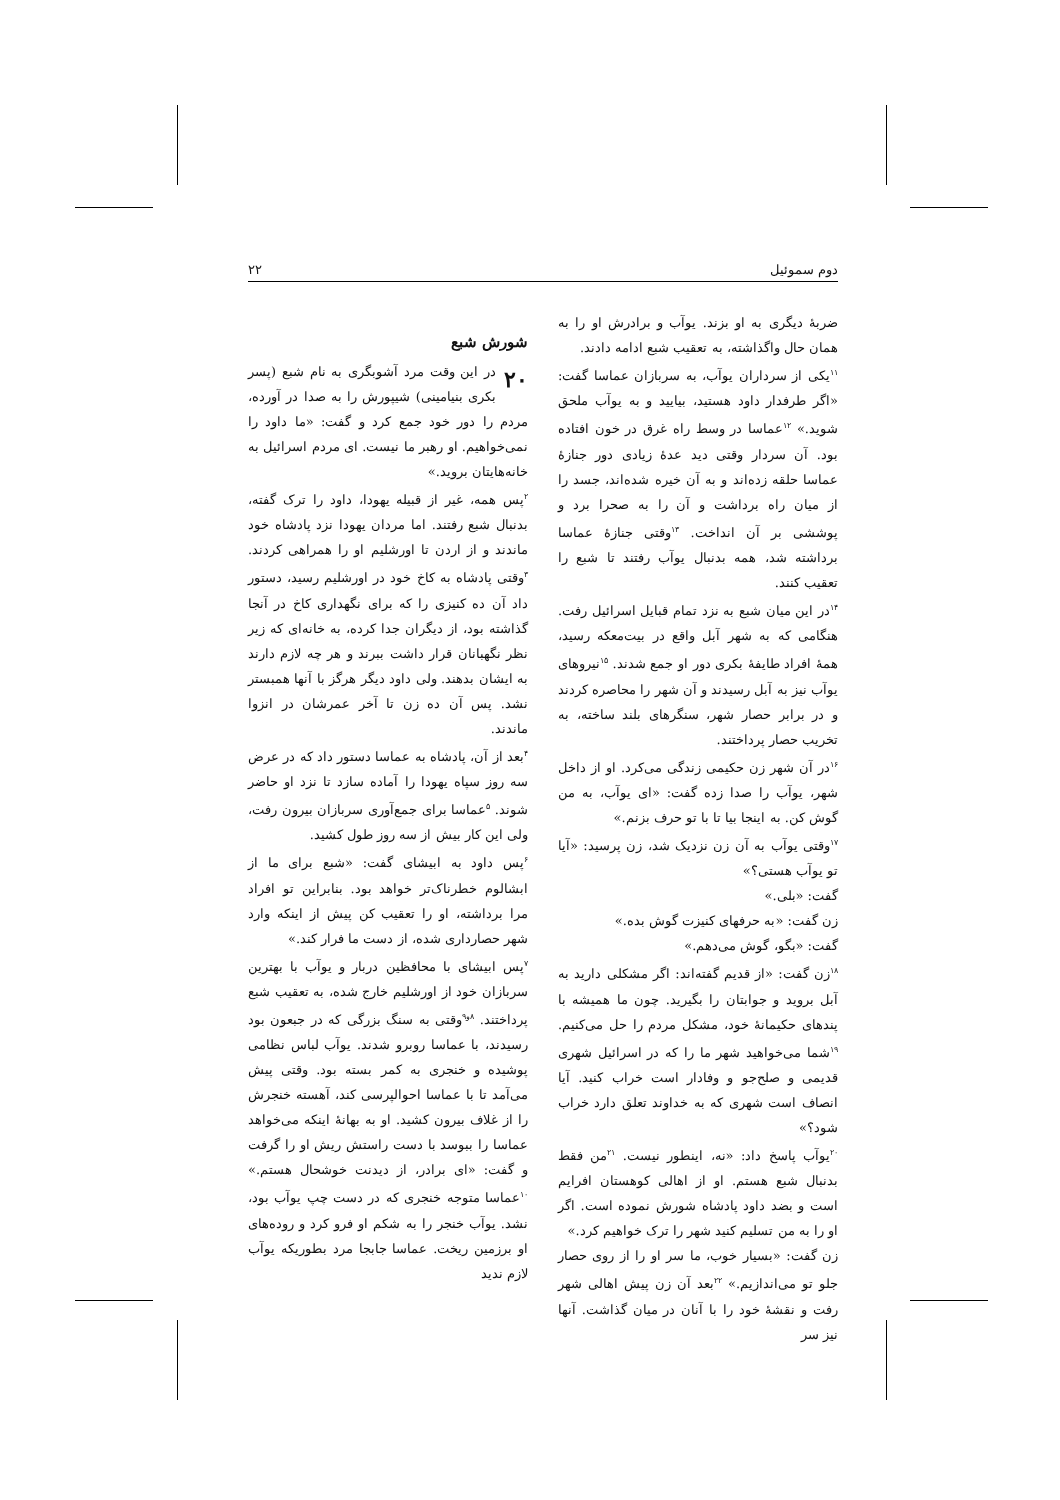دوم سموئیل ۲۲
شورش شبع
۲۰ در این وقت مرد آشوبگری به نام شبع (پسر بکری بنیامینی) شیپورش را به صدا در آورده، مردم را دور خود جمع کرد و گفت: «ما داود را نمی‌خواهیم. او رهبر ما نیست. ای مردم اسرائیل به خانه‌هایتان بروید.»
<sup>۲</sup> پس همه، غیر از قبیله یهودا، داود را ترک گفته، بدنبال شبع رفتند. اما مردان یهودا نزد پادشاه خود ماندند و از اردن تا اورشلیم او را همراهی کردند. <sup>۳</sup>وقتی پادشاه به کاخ خود در اورشلیم رسید، دستور داد آن ده کنیزی را که برای نگهداری کاخ در آنجا گذاشته بود، از دیگران جدا کرده، به خانه‌ای که زیر نظر نگهبانان قرار داشت ببرند و هر چه لازم دارند به ایشان بدهند. ولی داود دیگر هرگز با آنها همبستر نشد. پس آن ده زن تا آخر عمرشان در انزوا ماندند.
<sup>۴</sup> بعد از آن، پادشاه به عماسا دستور داد که در عرض سه روز سپاه یهودا را آماده سازد تا نزد او حاضر شوند. <sup>۵</sup>عماسا برای جمع‌آوری سربازان بیرون رفت، ولی این کار بیش از سه روز طول کشید.
<sup>۶</sup> پس داود به ابیشای گفت: «شبع برای ما از ابشالوم خطرناک‌تر خواهد بود. بنابراین تو افراد مرا برداشته، او را تعقیب کن پیش از اینکه وارد شهر حصارداری شده، از دست ما فرار کند.»
<sup>۷</sup> پس ابیشای با محافظین دربار و یوآب با بهترین سربازان خود از اورشلیم خارج شده، به تعقیب شبع پرداختند. <sup>۸و۹</sup>وقتی به سنگ بزرگی که در جبعون بود رسیدند، با عماسا روبرو شدند. یوآب لباس نظامی پوشیده و خنجری به کمر بسته بود. وقتی پیش می‌آمد تا با عماسا احوالپرسی کند، آهسته خنجرش را از غلاف بیرون کشید. او به بهانهٔ اینکه می‌خواهد عماسا را ببوسد با دست راستش ریش او را گرفت و گفت: «ای برادر، از دیدنت خوشحال هستم.» <sup>۱۰</sup>عماسا متوجه خنجری که در دست چپ یوآب بود، نشد. یوآب خنجر را به شکم او فرو کرد و روده‌های او برزمین ریخت. عماسا جابجا مرد بطوریکه یوآب لازم ندید
ضربهٔ دیگری به او بزند. یوآب و برادرش او را به همان حال واگذاشته، به تعقیب شبع ادامه دادند.
<sup>۱۱</sup> یکی از سرداران یوآب، به سربازان عماسا گفت: «اگر طرفدار داود هستید، بیایید و به یوآب ملحق شوید.» <sup>۱۲</sup>عماسا در وسط راه غرق در خون افتاده بود. آن سردار وقتی دید عدهٔ زیادی دور جنازهٔ عماسا حلقه زده‌اند و به آن خیره شده‌اند، جسد را از میان راه برداشت و آن را به صحرا برد و پوششی بر آن انداخت. <sup>۱۳</sup>وقتی جنازهٔ عماسا برداشته شد، همه بدنبال یوآب رفتند تا شبع را تعقیب کنند.
<sup>۱۴</sup> در این میان شبع به نزد تمام قبایل اسرائیل رفت. هنگامی که به شهر آبل واقع در بیت‌معکه رسید، همهٔ افراد طایفهٔ بکری دور او جمع شدند. <sup>۱۵</sup>نیروهای یوآب نیز به آبل رسیدند و آن شهر را محاصره کردند و در برابر حصار شهر، سنگرهای بلند ساخته، به تخریب حصار پرداختند.
<sup>۱۶</sup> در آن شهر زن حکیمی زندگی می‌کرد. او از داخل شهر، یوآب را صدا زده گفت: «ای یوآب، به من گوش کن. به اینجا بیا تا با تو حرف بزنم.»
<sup>۱۷</sup> وقتی یوآب به آن زن نزدیک شد، زن پرسید: «آیا تو یوآب هستی؟»
گفت: «بلی.»
زن گفت: «به حرفهای کنیزت گوش بده.»
گفت: «بگو، گوش می‌دهم.»
<sup>۱۸</sup> زن گفت: «از قدیم گفته‌اند: اگر مشکلی دارید به آبل بروید و جوابتان را بگیرید. چون ما همیشه با پندهای حکیمانهٔ خود، مشکل مردم را حل می‌کنیم. <sup>۱۹</sup>شما می‌خواهید شهر ما را که در اسرائیل شهری قدیمی و صلح‌جو و وفادار است خراب کنید. آیا انصاف است شهری که به خداوند تعلق دارد خراب شود؟»
<sup>۲۰</sup> یوآب پاسخ داد: «نه، اینطور نیست. <sup>۲۱</sup>من فقط بدنبال شبع هستم. او از اهالی کوهستان افرایم است و بضد داود پادشاه شورش نموده است. اگر او را به من تسلیم کنید شهر را ترک خواهیم کرد.»
زن گفت: «بسیار خوب، ما سر او را از روی حصار جلو تو می‌اندازیم.» <sup>۲۲</sup>بعد آن زن پیش اهالی شهر رفت و نقشهٔ خود را با آنان در میان گذاشت. آنها نیز سر